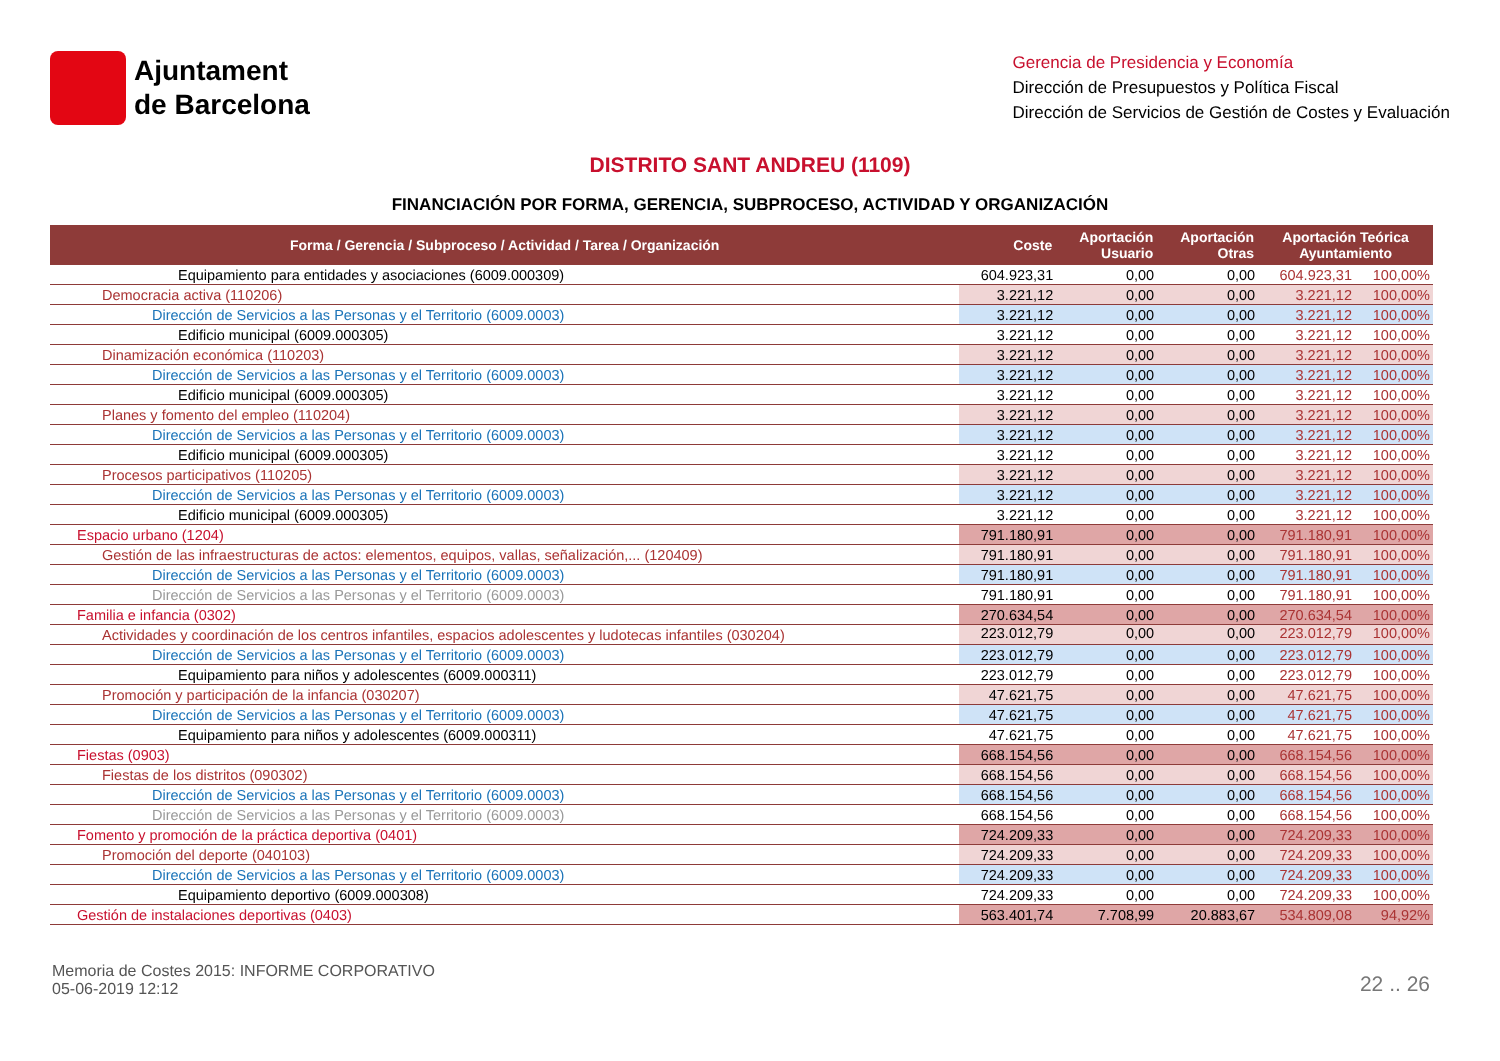Ajuntament
de Barcelona
Gerencia de Presidencia y Economía
Dirección de Presupuestos y Política Fiscal
Dirección de Servicios de Gestión de Costes y Evaluación
DISTRITO SANT ANDREU (1109)
FINANCIACIÓN POR FORMA, GERENCIA, SUBPROCESO, ACTIVIDAD Y ORGANIZACIÓN
| Forma / Gerencia / Subproceso / Actividad / Tarea / Organización | Coste | Aportación Usuario | Aportación Otras | Aportación Teórica Ayuntamiento | |
| --- | --- | --- | --- | --- | --- |
| Equipamiento para entidades y asociaciones (6009.000309) | 604.923,31 | 0,00 | 0,00 | 604.923,31 | 100,00% |
| Democracia activa (110206) | 3.221,12 | 0,00 | 0,00 | 3.221,12 | 100,00% |
| Dirección de Servicios a las Personas y el Territorio (6009.0003) | 3.221,12 | 0,00 | 0,00 | 3.221,12 | 100,00% |
| Edificio municipal (6009.000305) | 3.221,12 | 0,00 | 0,00 | 3.221,12 | 100,00% |
| Dinamización económica (110203) | 3.221,12 | 0,00 | 0,00 | 3.221,12 | 100,00% |
| Dirección de Servicios a las Personas y el Territorio (6009.0003) | 3.221,12 | 0,00 | 0,00 | 3.221,12 | 100,00% |
| Edificio municipal (6009.000305) | 3.221,12 | 0,00 | 0,00 | 3.221,12 | 100,00% |
| Planes y fomento del empleo (110204) | 3.221,12 | 0,00 | 0,00 | 3.221,12 | 100,00% |
| Dirección de Servicios a las Personas y el Territorio (6009.0003) | 3.221,12 | 0,00 | 0,00 | 3.221,12 | 100,00% |
| Edificio municipal (6009.000305) | 3.221,12 | 0,00 | 0,00 | 3.221,12 | 100,00% |
| Procesos participativos (110205) | 3.221,12 | 0,00 | 0,00 | 3.221,12 | 100,00% |
| Dirección de Servicios a las Personas y el Territorio (6009.0003) | 3.221,12 | 0,00 | 0,00 | 3.221,12 | 100,00% |
| Edificio municipal (6009.000305) | 3.221,12 | 0,00 | 0,00 | 3.221,12 | 100,00% |
| Espacio urbano (1204) | 791.180,91 | 0,00 | 0,00 | 791.180,91 | 100,00% |
| Gestión de las infraestructuras de actos: elementos, equipos, vallas, señalización,... (120409) | 791.180,91 | 0,00 | 0,00 | 791.180,91 | 100,00% |
| Dirección de Servicios a las Personas y el Territorio (6009.0003) | 791.180,91 | 0,00 | 0,00 | 791.180,91 | 100,00% |
| Dirección de Servicios a las Personas y el Territorio (6009.0003) | 791.180,91 | 0,00 | 0,00 | 791.180,91 | 100,00% |
| Familia e infancia (0302) | 270.634,54 | 0,00 | 0,00 | 270.634,54 | 100,00% |
| Actividades y coordinación de los centros infantiles, espacios adolescentes y ludotecas infantiles (030204) | 223.012,79 | 0,00 | 0,00 | 223.012,79 | 100,00% |
| Dirección de Servicios a las Personas y el Territorio (6009.0003) | 223.012,79 | 0,00 | 0,00 | 223.012,79 | 100,00% |
| Equipamiento para niños y adolescentes (6009.000311) | 223.012,79 | 0,00 | 0,00 | 223.012,79 | 100,00% |
| Promoción y participación de la infancia (030207) | 47.621,75 | 0,00 | 0,00 | 47.621,75 | 100,00% |
| Dirección de Servicios a las Personas y el Territorio (6009.0003) | 47.621,75 | 0,00 | 0,00 | 47.621,75 | 100,00% |
| Equipamiento para niños y adolescentes (6009.000311) | 47.621,75 | 0,00 | 0,00 | 47.621,75 | 100,00% |
| Fiestas (0903) | 668.154,56 | 0,00 | 0,00 | 668.154,56 | 100,00% |
| Fiestas de los distritos (090302) | 668.154,56 | 0,00 | 0,00 | 668.154,56 | 100,00% |
| Dirección de Servicios a las Personas y el Territorio (6009.0003) | 668.154,56 | 0,00 | 0,00 | 668.154,56 | 100,00% |
| Dirección de Servicios a las Personas y el Territorio (6009.0003) | 668.154,56 | 0,00 | 0,00 | 668.154,56 | 100,00% |
| Fomento y promoción de la práctica deportiva (0401) | 724.209,33 | 0,00 | 0,00 | 724.209,33 | 100,00% |
| Promoción del deporte (040103) | 724.209,33 | 0,00 | 0,00 | 724.209,33 | 100,00% |
| Dirección de Servicios a las Personas y el Territorio (6009.0003) | 724.209,33 | 0,00 | 0,00 | 724.209,33 | 100,00% |
| Equipamiento deportivo (6009.000308) | 724.209,33 | 0,00 | 0,00 | 724.209,33 | 100,00% |
| Gestión de instalaciones deportivas (0403) | 563.401,74 | 7.708,99 | 20.883,67 | 534.809,08 | 94,92% |
Memoria de Costes 2015: INFORME CORPORATIVO
05-06-2019 12:12
22 .. 26